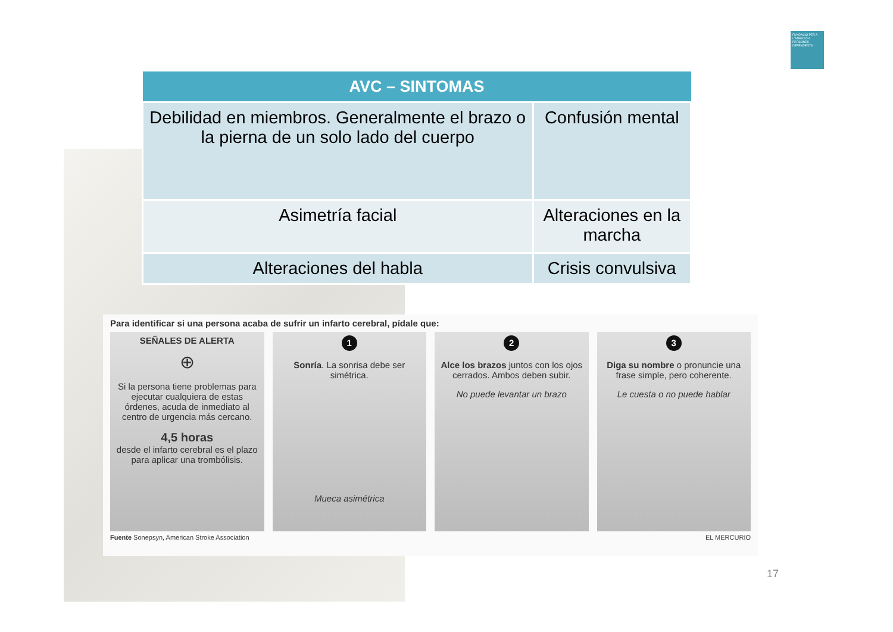FUNDACIÓ PER A L'ATENCIÓ A PERSONES DEPENDENTS
| AVC – SINTOMAS | |
| --- | --- |
| Debilidad en miembros. Generalmente el brazo o la pierna de un solo lado del cuerpo | Confusión mental |
| Asimetría facial | Alteraciones en la marcha |
| Alteraciones del habla | Crisis convulsiva |
Para identificar si una persona acaba de sufrir un infarto cerebral, pídale que:
SEÑALES DE ALERTA
⊕
Si la persona tiene problemas para ejecutar cualquiera de estas órdenes, acuda de inmediato al centro de urgencia más cercano.
4,5 horas
desde el infarto cerebral es el plazo para aplicar una trombólisis.
1
Sonría. La sonrisa debe ser simétrica.
Mueca asimétrica
2
Alce los brazos juntos con los ojos cerrados. Ambos deben subir.
No puede levantar un brazo
3
Diga su nombre o pronuncie una frase simple, pero coherente.
Le cuesta o no puede hablar
Fuente Sonepsyn, American Stroke Association EL MERCURIO
17